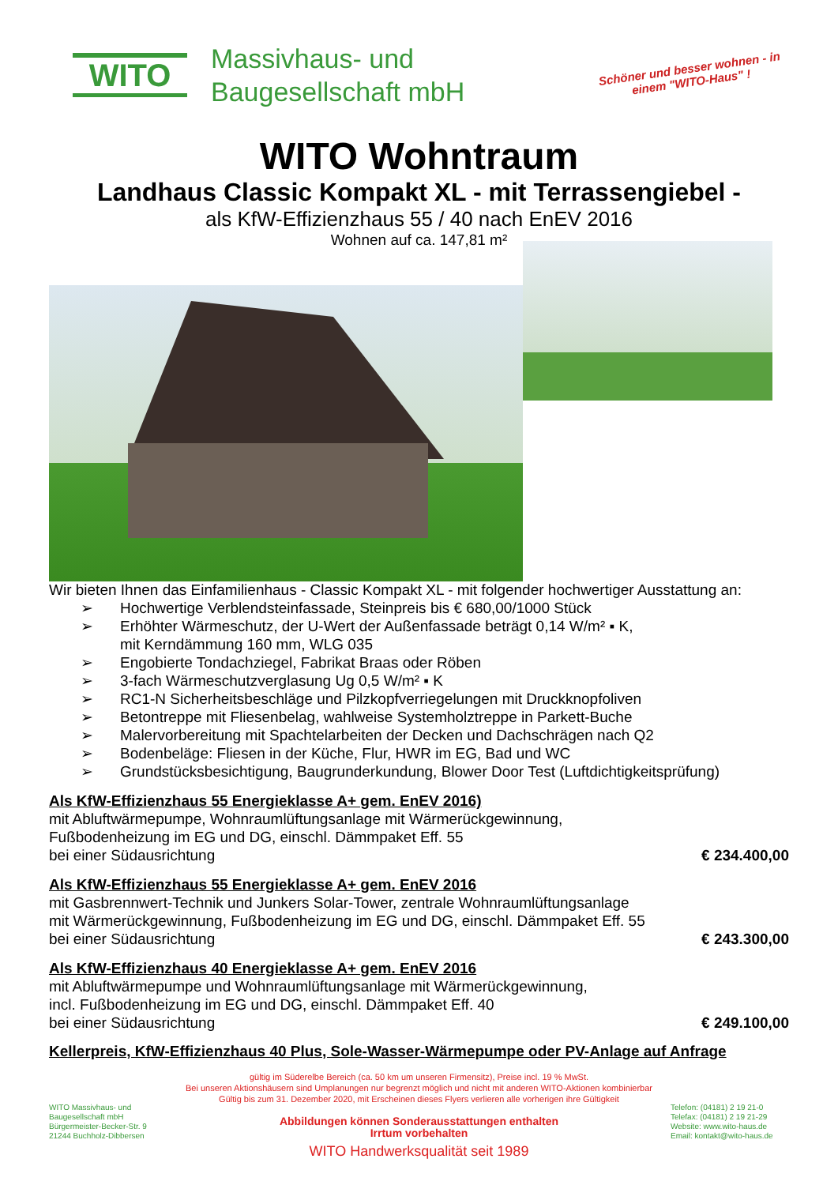WITO
Massivhaus- und
Baugesellschaft mbH
Schöner und besser wohnen - in einem "WITO-Haus" !
WITO Wohntraum
Landhaus Classic Kompakt XL - mit Terrassengiebel -
als KfW-Effizienzhaus 55 / 40 nach EnEV 2016
Wohnen auf ca. 147,81 m²
Wir bieten Ihnen das Einfamilienhaus - Classic Kompakt XL - mit folgender hochwertiger Ausstattung an:
➢ Hochwertige Verblendsteinfassade, Steinpreis bis € 680,00/1000 Stück
➢ Erhöhter Wärmeschutz, der U-Wert der Außenfassade beträgt 0,14 W/m² ▪ K,
mit Kerndämmung 160 mm, WLG 035
➢ Engobierte Tondachziegel, Fabrikat Braas oder Röben
➢ 3-fach Wärmeschutzverglasung Ug 0,5 W/m² ▪ K
➢ RC1-N Sicherheitsbeschläge und Pilzkopfverriegelungen mit Druckknopfoliven
➢ Betontreppe mit Fliesenbelag, wahlweise Systemholztreppe in Parkett-Buche
➢ Malervorbereitung mit Spachtelarbeiten der Decken und Dachschrägen nach Q2
➢ Bodenbeläge: Fliesen in der Küche, Flur, HWR im EG, Bad und WC
➢ Grundstücksbesichtigung, Baugrunderkundung, Blower Door Test (Luftdichtigkeitsprüfung)
Als KfW-Effizienzhaus 55 Energieklasse A+ gem. EnEV 2016)
mit Abluftwärmepumpe, Wohnraumlüftungsanlage mit Wärmerückgewinnung,
Fußbodenheizung im EG und DG, einschl. Dämmpaket Eff. 55
bei einer Südausrichtung € 234.400,00
Als KfW-Effizienzhaus 55 Energieklasse A+ gem. EnEV 2016
mit Gasbrennwert-Technik und Junkers Solar-Tower, zentrale Wohnraumlüftungsanlage
mit Wärmerückgewinnung, Fußbodenheizung im EG und DG, einschl. Dämmpaket Eff. 55
bei einer Südausrichtung € 243.300,00
Als KfW-Effizienzhaus 40 Energieklasse A+ gem. EnEV 2016
mit Abluftwärmepumpe und Wohnraumlüftungsanlage mit Wärmerückgewinnung,
incl. Fußbodenheizung im EG und DG, einschl. Dämmpaket Eff. 40
bei einer Südausrichtung € 249.100,00
Kellerpreis, KfW-Effizienzhaus 40 Plus, Sole-Wasser-Wärmepumpe oder PV-Anlage auf Anfrage
WITO Massivhaus- und
Baugesellschaft mbH
Bürgermeister-Becker-Str. 9
21244 Buchholz-Dibbersen
gültig im Süderelbe Bereich (ca. 50 km um unseren Firmensitz), Preise incl. 19 % MwSt.
Bei unseren Aktionshäusern sind Umplanungen nur begrenzt möglich und nicht mit anderen WITO-Aktionen kombinierbar
Gültig bis zum 31. Dezember 2020, mit Erscheinen dieses Flyers verlieren alle vorherigen ihre Gültigkeit
Abbildungen können Sonderausstattungen enthalten
Irrtum vorbehalten
WITO Handwerksqualität seit 1989
Telefon: (04181) 2 19 21-0
Telefax: (04181) 2 19 21-29
Website: www.wito-haus.de
Email: kontakt@wito-haus.de